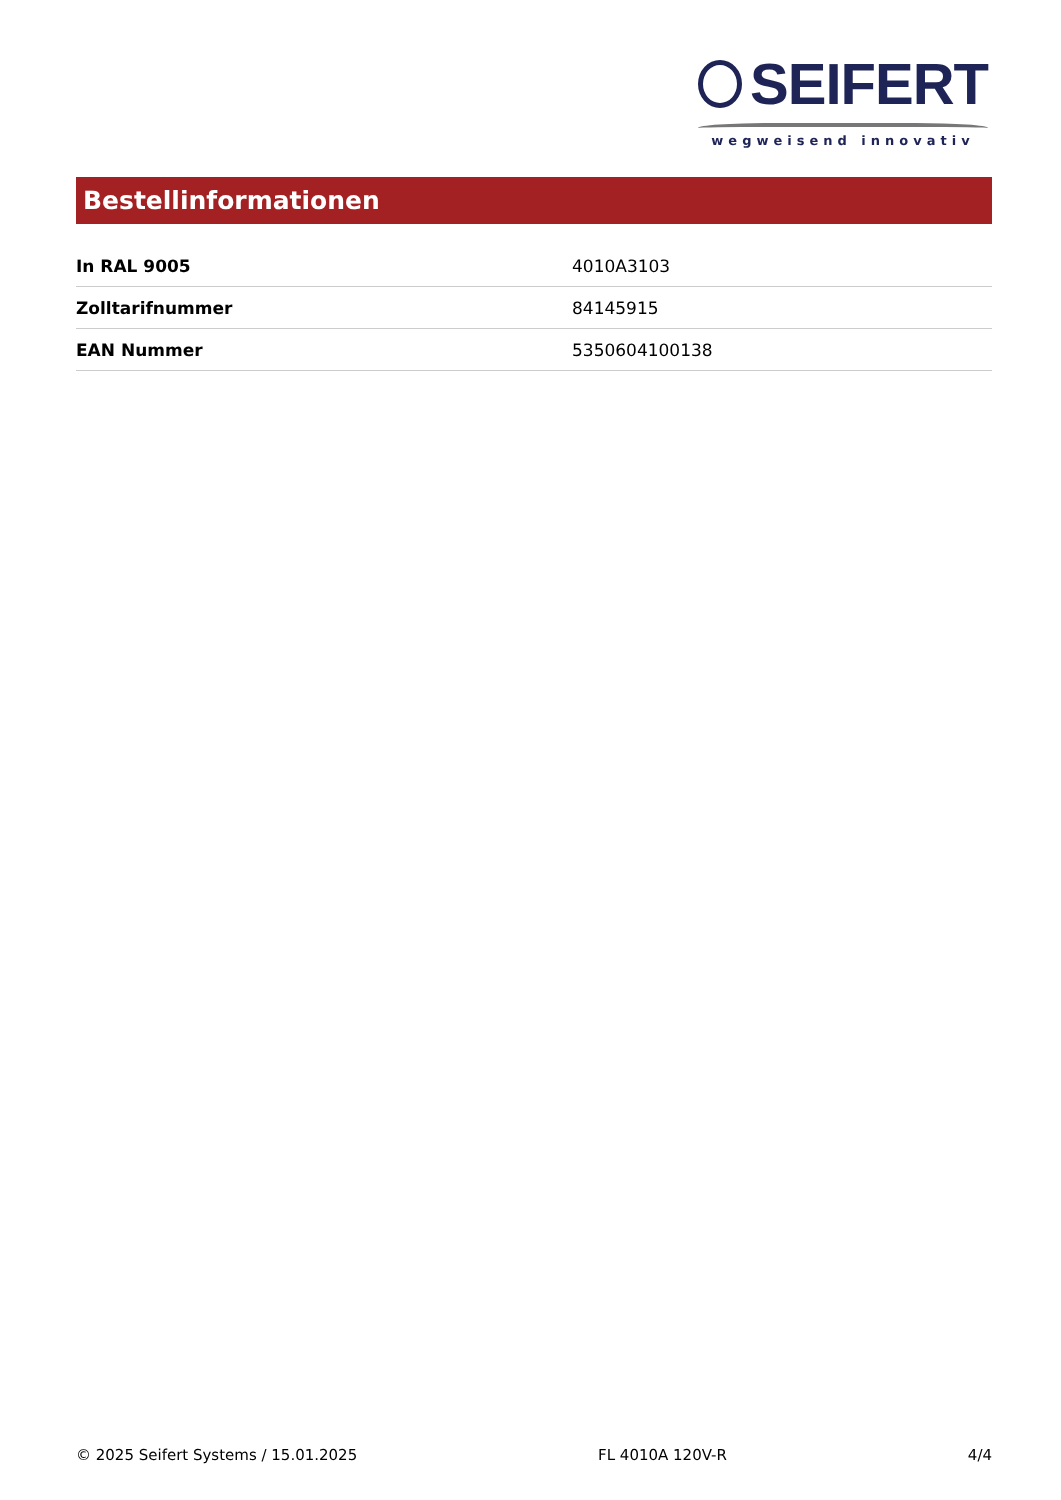SEIFERT
wegweisend innovativ
Bestellinformationen
| In RAL 9005 | 4010A3103 |
| Zolltarifnummer | 84145915 |
| EAN Nummer | 5350604100138 |
© 2025 Seifert Systems / 15.01.2025 FL 4010A 120V-R 4/4